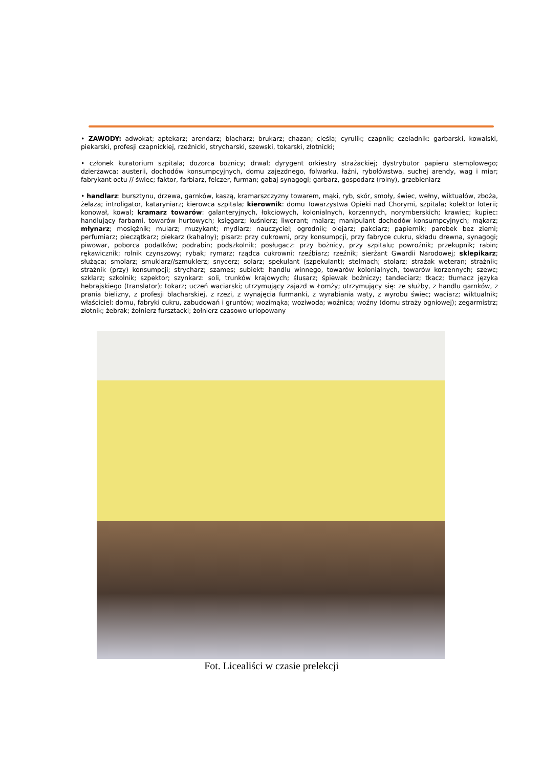• ZAWODY: adwokat; aptekarz; arendarz; blacharz; brukarz; chazan; cieśla; cyrulik; czapnik; czeladnik: garbarski, kowalski, piekarski, profesji czapnickiej, rzeźnicki, strycharski, szewski, tokarski, złotnicki;
• członek kuratorium szpitala; dozorca bożnicy; drwal; dyrygent orkiestry strażackiej; dystrybutor papieru stemplowego; dzierżawca: austerii, dochodów konsumpcyjnych, domu zajezdnego, folwarku, łaźni, rybołówstwa, suchej arendy, wag i miar; fabrykant octu // świec; faktor, farbiarz, felczer, furman; gabaj synagogi; garbarz, gospodarz (rolny), grzebieniarz
• handlarz: bursztynu, drzewa, garnków, kaszą, kramarszczyzny towarem, mąki, ryb, skór, smoły, świec, wełny, wiktuałów, zboża, żelaza; introligator, kataryniarz; kierowca szpitala; kierownik: domu Towarzystwa Opieki nad Chorymi, szpitala; kolektor loterii; konował, kowal; kramarz towarów: galanteryjnych, łokciowych, kolonialnych, korzennych, norymberskich; krawiec; kupiec: handlujący farbami, towarów hurtowych; księgarz; kuśnierz; liwerant; malarz; manipulant dochodów konsumpcyjnych; mąkarz; młynarz; mosiężnik; mularz; muzykant; mydlarz; nauczyciel; ogrodnik; olejarz; pakciarz; papiernik; parobek bez ziemi; perfumiarz; pieczątkarz; piekarz (kahalny); pisarz: przy cukrowni, przy konsumpcji, przy fabryce cukru, składu drewna, synagogi; piwowar, poborca podatków; podrabin; podszkolnik; posługacz: przy bożnicy, przy szpitalu; powroźnik; przekupnik; rabin; rękawicznik; rolnik czynszowy; rybak; rymarz; rządca cukrowni; rzeźbiarz; rzeźnik; sierżant Gwardii Narodowej; sklepikarz; służąca; smolarz; smuklarz//szmuklerz; snycerz; solarz; spekulant (szpekulant); stelmach; stolarz; strażak weteran; strażnik; strażnik (przy) konsumpcji; strycharz; szames; subiekt: handlu winnego, towarów kolonialnych, towarów korzennych; szewc; szklarz; szkolnik; szpektor; szynkarz: soli, trunków krajowych; ślusarz; śpiewak bożniczy; tandeciarz; tkacz; tłumacz języka hebrajskiego (translator); tokarz; uczeń waciarski; utrzymujący zajazd w Łomży; utrzymujący się: ze służby, z handlu garnków, z prania bielizny, z profesji blacharskiej, z rzezi, z wynajęcia furmanki, z wyrabiania waty, z wyrobu świec; waciarz; wiktualnik; właściciel: domu, fabryki cukru, zabudowań i gruntów; wozimąka; woziwoda; woźnica; woźny (domu straży ogniowej); zegarmistrz; złotnik; żebrak; żołnierz fursztacki; żołnierz czasowo urlopowany
Fot. Licealiści w czasie prelekcji